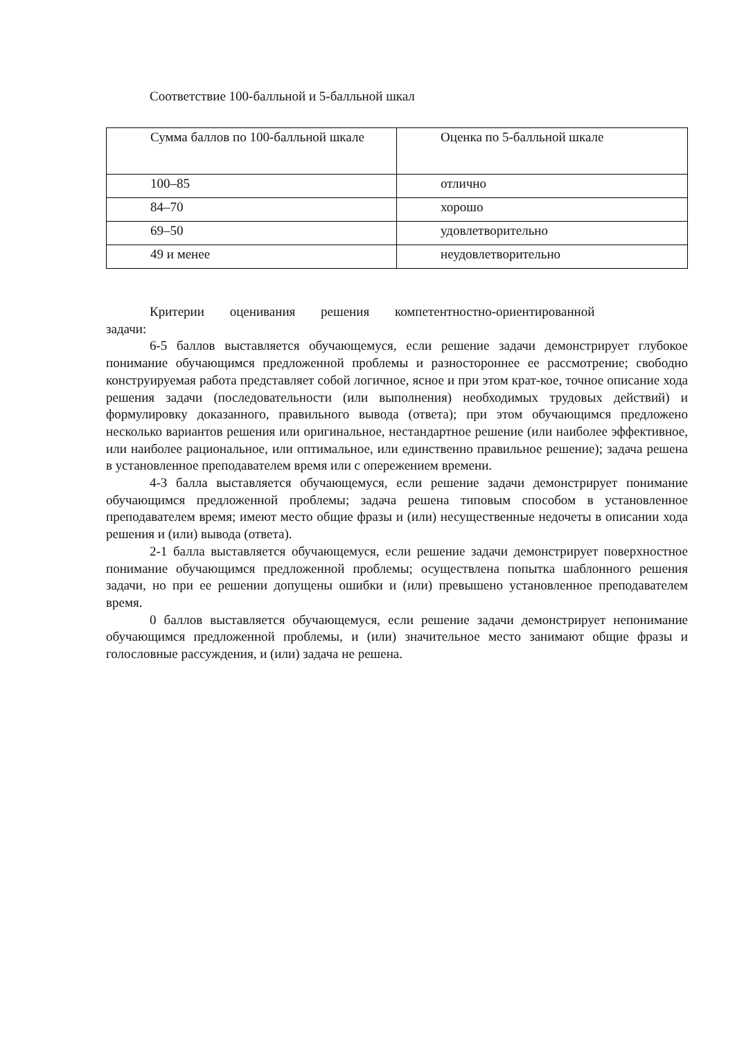Соответствие 100-балльной и 5-балльной шкал
| Сумма баллов по 100-балльной шкале | Оценка по 5-балльной шкале |
| 100–85 | отлично |
| 84–70 | хорошо |
| 69–50 | удовлетворительно |
| 49 и менее | неудовлетворительно |
Критерии оценивания решения компетентностно-ориентированной
задачи:
6-5 баллов выставляется обучающемуся, если решение задачи демонстрирует глубокое понимание обучающимся предложенной проблемы и разностороннее ее рассмотрение; свободно конструируемая работа представляет собой логичное, ясное и при этом крат-кое, точное описание хода решения задачи (последовательности (или выполнения) необходимых трудовых действий) и формулировку доказанного, правильного вывода (ответа); при этом обучающимся предложено несколько вариантов решения или оригинальное, нестандартное решение (или наиболее эффективное, или наиболее рациональное, или оптимальное, или единственно правильное решение); задача решена в установленное преподавателем время или с опережением времени.
4-3 балла выставляется обучающемуся, если решение задачи демонстрирует понимание обучающимся предложенной проблемы; задача решена типовым способом в установленное преподавателем время; имеют место общие фразы и (или) несущественные недочеты в описании хода решения и (или) вывода (ответа).
2-1 балла выставляется обучающемуся, если решение задачи демонстрирует поверхностное понимание обучающимся предложенной проблемы; осуществлена попытка шаблонного решения задачи, но при ее решении допущены ошибки и (или) превышено установленное преподавателем время.
0 баллов выставляется обучающемуся, если решение задачи демонстрирует непонимание обучающимся предложенной проблемы, и (или) значительное место занимают общие фразы и голословные рассуждения, и (или) задача не решена.